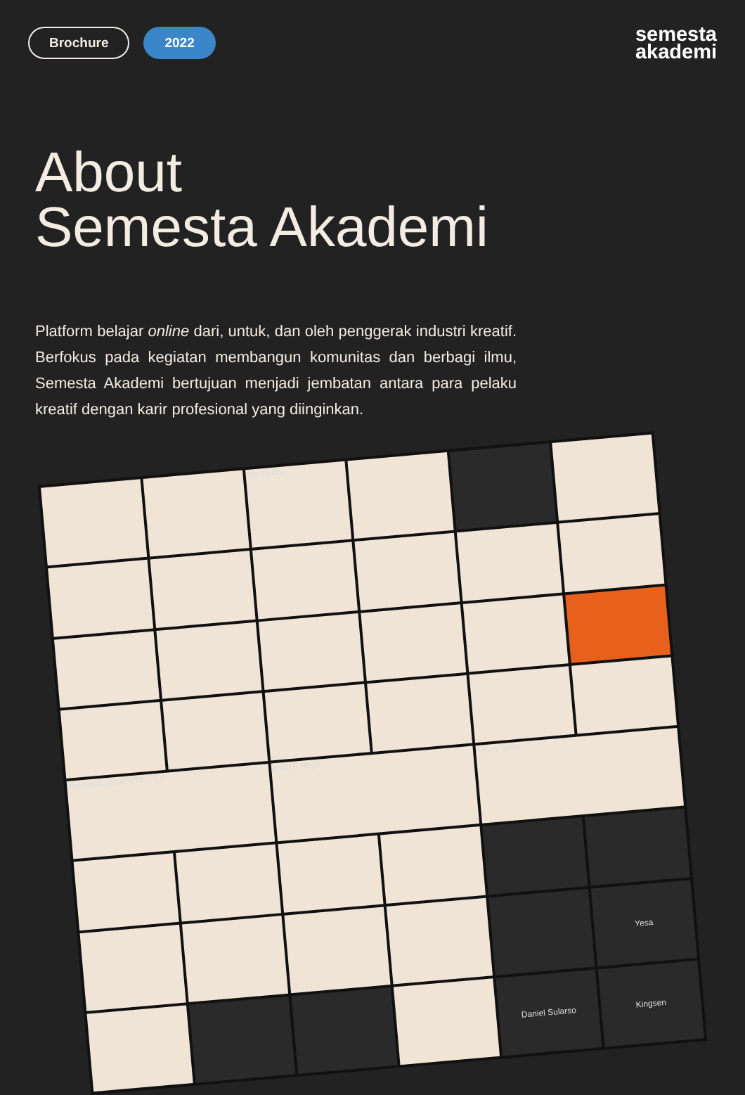Brochure 2022
semesta
akademi
About
Semesta Akademi
Platform belajar online dari, untuk, dan oleh penggerak industri kreatif. Berfokus pada kegiatan membangun komunitas dan berbagi ilmu, Semesta Akademi bertujuan menjadi jembatan antara para pelaku kreatif dengan karir profesional yang diinginkan.
Dwi Lukita
ben soebiakto/EMTEK EX
Andy F Noya
Axton Salim
Yesa
Daniel Sularso
Kingsen